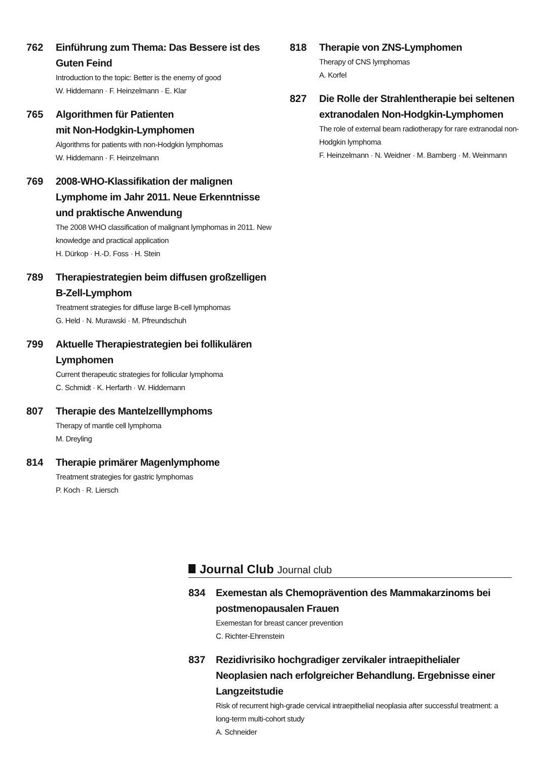762 Einführung zum Thema: Das Bessere ist des Guten Feind
Introduction to the topic: Better is the enemy of good
W. Hiddemann · F. Heinzelmann · E. Klar
765 Algorithmen für Patienten
mit Non-Hodgkin-Lymphomen
Algorithms for patients with non-Hodgkin lymphomas
W. Hiddemann · F. Heinzelmann
769 2008-WHO-Klassifikation der malignen Lymphome im Jahr 2011. Neue Erkenntnisse und praktische Anwendung
The 2008 WHO classification of malignant lymphomas in 2011. New knowledge and practical application
H. Dürkop · H.-D. Foss · H. Stein
789 Therapiestrategien beim diffusen großzelligen B-Zell-Lymphom
Treatment strategies for diffuse large B-cell lymphomas
G. Held · N. Murawski · M. Pfreundschuh
799 Aktuelle Therapiestrategien bei follikulären Lymphomen
Current therapeutic strategies for follicular lymphoma
C. Schmidt · K. Herfarth · W. Hiddemann
807 Therapie des Mantelzelllymphoms
Therapy of mantle cell lymphoma
M. Dreyling
814 Therapie primärer Magenlymphome
Treatment strategies for gastric lymphomas
P. Koch · R. Liersch
818 Therapie von ZNS-Lymphomen
Therapy of CNS lymphomas
A. Korfel
827 Die Rolle der Strahlentherapie bei seltenen extranodalen Non-Hodgkin-Lymphomen
The role of external beam radiotherapy for rare extranodal non-Hodgkin lymphoma
F. Heinzelmann · N. Weidner · M. Bamberg · M. Weinmann
Journal Club Journal club
834 Exemestan als Chemoprävention des Mammakarzinoms bei postmenopausalen Frauen
Exemestan for breast cancer prevention
C. Richter-Ehrenstein
837 Rezidivrisiko hochgradiger zervikaler intraepithelialer Neoplasien nach erfolgreicher Behandlung. Ergebnisse einer Langzeitstudie
Risk of recurrent high-grade cervical intraepithelial neoplasia after successful treatment: a long-term multi-cohort study
A. Schneider